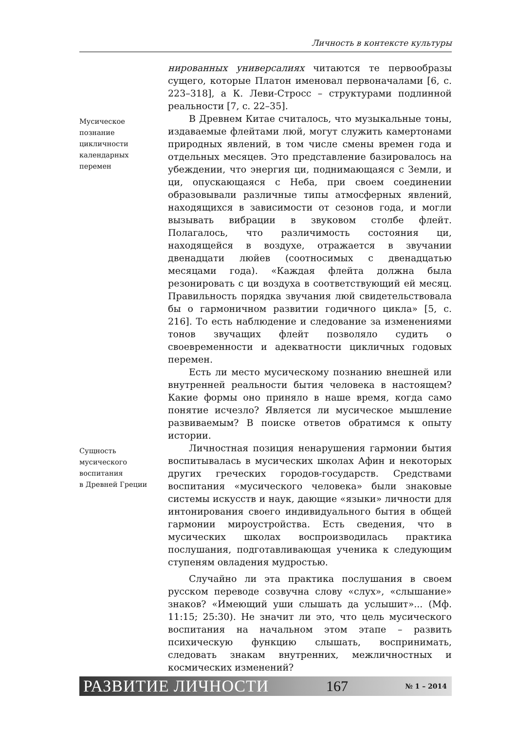Личность в контексте культуры
нированных универсалиях читаются те первообразы сущего, которые Платон именовал первоначалами [6, с. 223–318], а К. Леви-Стросс – структурами подлинной реальности [7, с. 22–35].
Мусическое
познание
цикличности
календарных
перемен
В Древнем Китае считалось, что музыкальные тоны, издаваемые флейтами люй, могут служить камертонами природных явлений, в том числе смены времен года и отдельных месяцев. Это представление базировалось на убеждении, что энергия ци, поднимающаяся с Земли, и ци, опускающаяся с Неба, при своем соединении образовывали различные типы атмосферных явлений, находящихся в зависимости от сезонов года, и могли вызывать вибрации в звуковом столбе флейт. Полагалось, что различимость состояния ци, находящейся в воздухе, отражается в звучании двенадцати люйев (соотносимых с двенадцатью месяцами года). «Каждая флейта должна была резонировать с ци воздуха в соответствующий ей месяц. Правильность порядка звучания люй свидетельствовала бы о гармоничном развитии годичного цикла» [5, с. 216]. То есть наблюдение и следование за изменениями тонов звучащих флейт позволяло судить о своевременности и адекватности цикличных годовых перемен.
Есть ли место мусическому познанию внешней или внутренней реальности бытия человека в настоящем? Какие формы оно приняло в наше время, когда само понятие исчезло? Является ли мусическое мышление развиваемым? В поиске ответов обратимся к опыту истории.
Сущность
мусического
воспитания
в Древней Греции
Личностная позиция ненарушения гармонии бытия воспитывалась в мусических школах Афин и некоторых других греческих городов-государств. Средствами воспитания «мусического человека» были знаковые системы искусств и наук, дающие «языки» личности для интонирования своего индивидуального бытия в общей гармонии мироустройства. Есть сведения, что в мусических школах воспроизводилась практика послушания, подготавливающая ученика к следующим ступеням овладения мудростью.
Случайно ли эта практика послушания в своем русском переводе созвучна слову «слух», «слышание» знаков? «Имеющий уши слышать да услышит»... (Мф. 11:15; 25:30). Не значит ли это, что цель мусического воспитания на начальном этом этапе – развить психическую функцию слышать, воспринимать, следовать знакам внутренних, межличностных и космических изменений?
РАЗВИТИЕ ЛИЧНОСТИ 167 № 1 – 2014